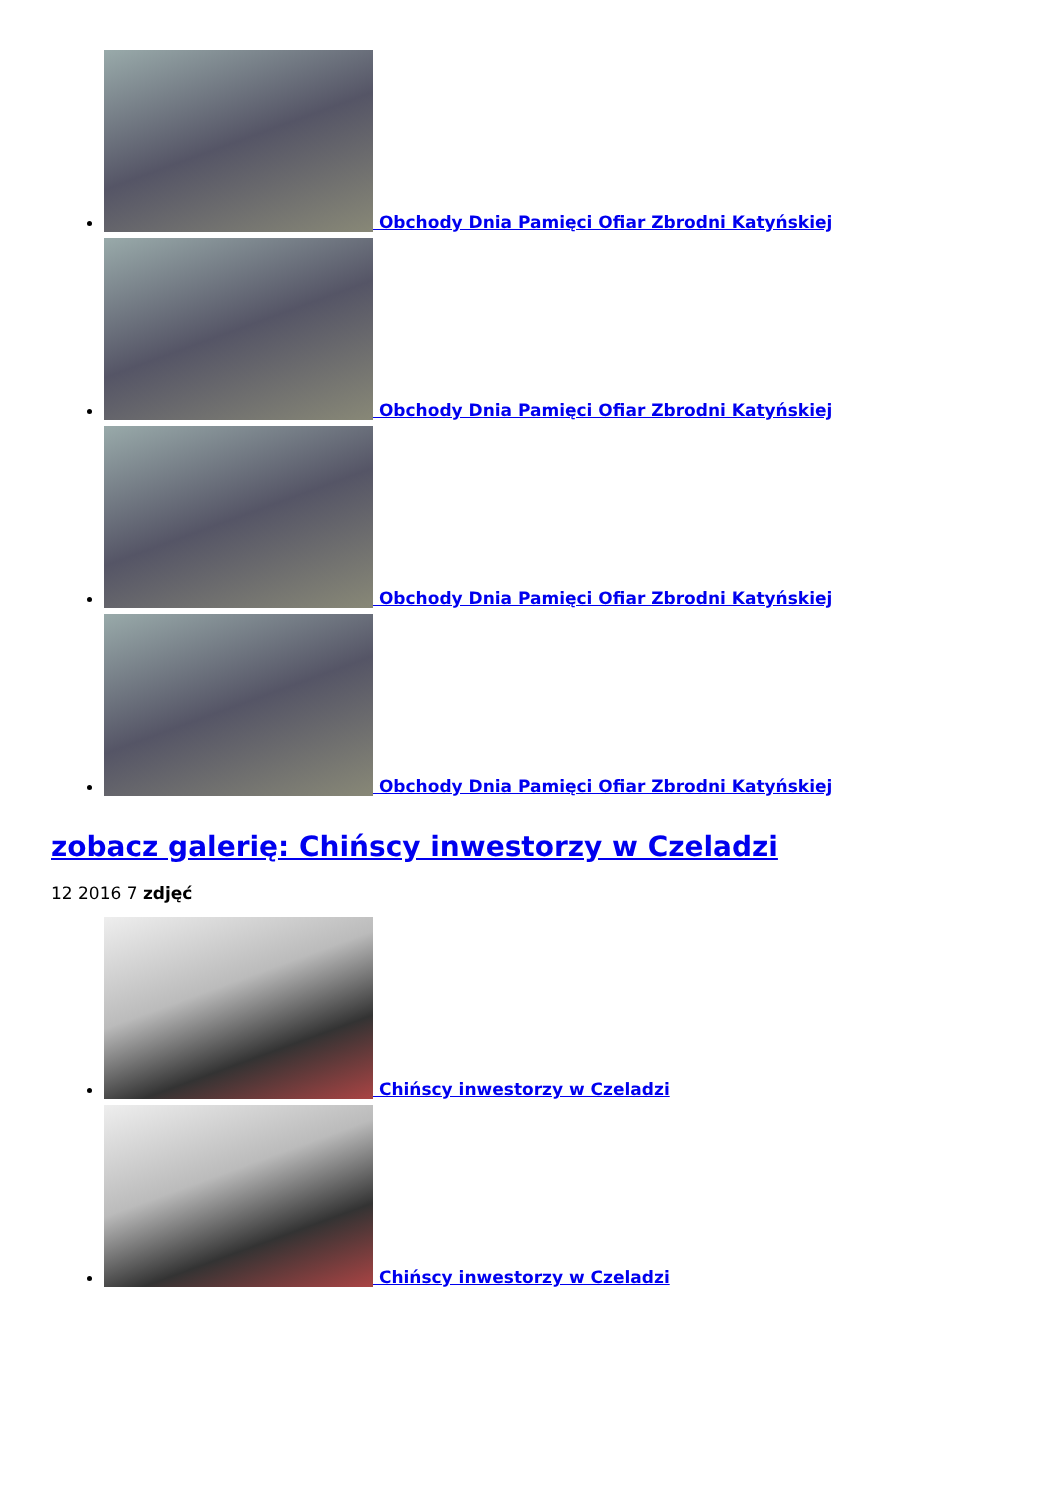Obchody Dnia Pamięci Ofiar Zbrodni Katyńskiej
Obchody Dnia Pamięci Ofiar Zbrodni Katyńskiej
Obchody Dnia Pamięci Ofiar Zbrodni Katyńskiej
Obchody Dnia Pamięci Ofiar Zbrodni Katyńskiej
zobacz galerię: Chińscy inwestorzy w Czeladzi
12 2016 7 zdjęć
Chińscy inwestorzy w Czeladzi
Chińscy inwestorzy w Czeladzi